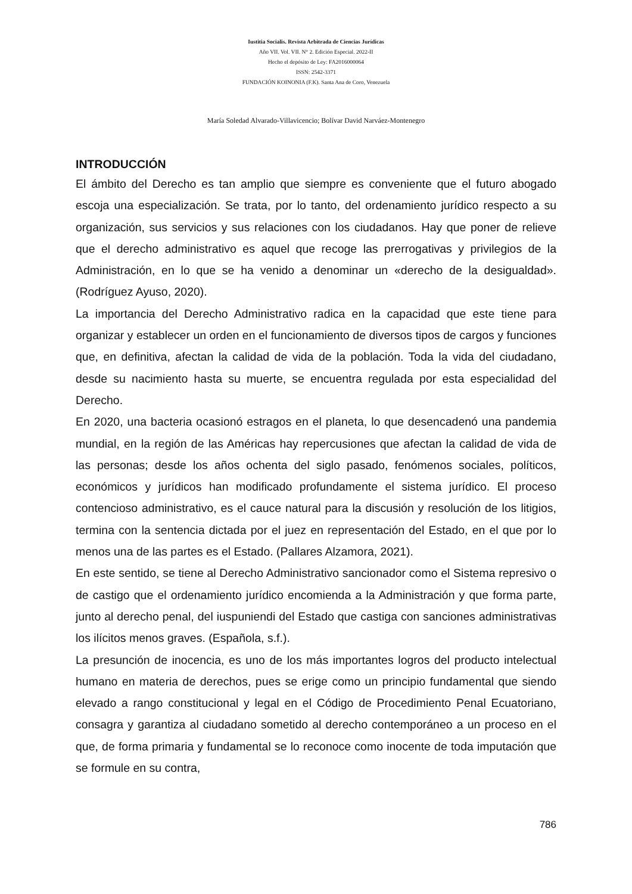Iustitia Socialis. Revista Arbitrada de Ciencias Jurídicas
Año VII. Vol. VII. N° 2. Edición Especial. 2022-II
Hecho el depósito de Ley: FA2016000064
ISSN: 2542-3371
FUNDACIÓN KOINONIA (F.K). Santa Ana de Coro, Venezuela
María Soledad Alvarado-Villavicencio; Bolívar David Narváez-Montenegro
INTRODUCCIÓN
El ámbito del Derecho es tan amplio que siempre es conveniente que el futuro abogado escoja una especialización. Se trata, por lo tanto, del ordenamiento jurídico respecto a su organización, sus servicios y sus relaciones con los ciudadanos. Hay que poner de relieve que el derecho administrativo es aquel que recoge las prerrogativas y privilegios de la Administración, en lo que se ha venido a denominar un «derecho de la desigualdad». (Rodríguez Ayuso, 2020).
La importancia del Derecho Administrativo radica en la capacidad que este tiene para organizar y establecer un orden en el funcionamiento de diversos tipos de cargos y funciones que, en definitiva, afectan la calidad de vida de la población. Toda la vida del ciudadano, desde su nacimiento hasta su muerte, se encuentra regulada por esta especialidad del Derecho.
En 2020, una bacteria ocasionó estragos en el planeta, lo que desencadenó una pandemia mundial, en la región de las Américas hay repercusiones que afectan la calidad de vida de las personas; desde los años ochenta del siglo pasado, fenómenos sociales, políticos, económicos y jurídicos han modificado profundamente el sistema jurídico. El proceso contencioso administrativo, es el cauce natural para la discusión y resolución de los litigios, termina con la sentencia dictada por el juez en representación del Estado, en el que por lo menos una de las partes es el Estado. (Pallares Alzamora, 2021).
En este sentido, se tiene al Derecho Administrativo sancionador como el Sistema represivo o de castigo que el ordenamiento jurídico encomienda a la Administración y que forma parte, junto al derecho penal, del iuspuniendi del Estado que castiga con sanciones administrativas los ilícitos menos graves. (Española, s.f.).
La presunción de inocencia, es uno de los más importantes logros del producto intelectual humano en materia de derechos, pues se erige como un principio fundamental que siendo elevado a rango constitucional y legal en el Código de Procedimiento Penal Ecuatoriano, consagra y garantiza al ciudadano sometido al derecho contemporáneo a un proceso en el que, de forma primaria y fundamental se lo reconoce como inocente de toda imputación que se formule en su contra,
786